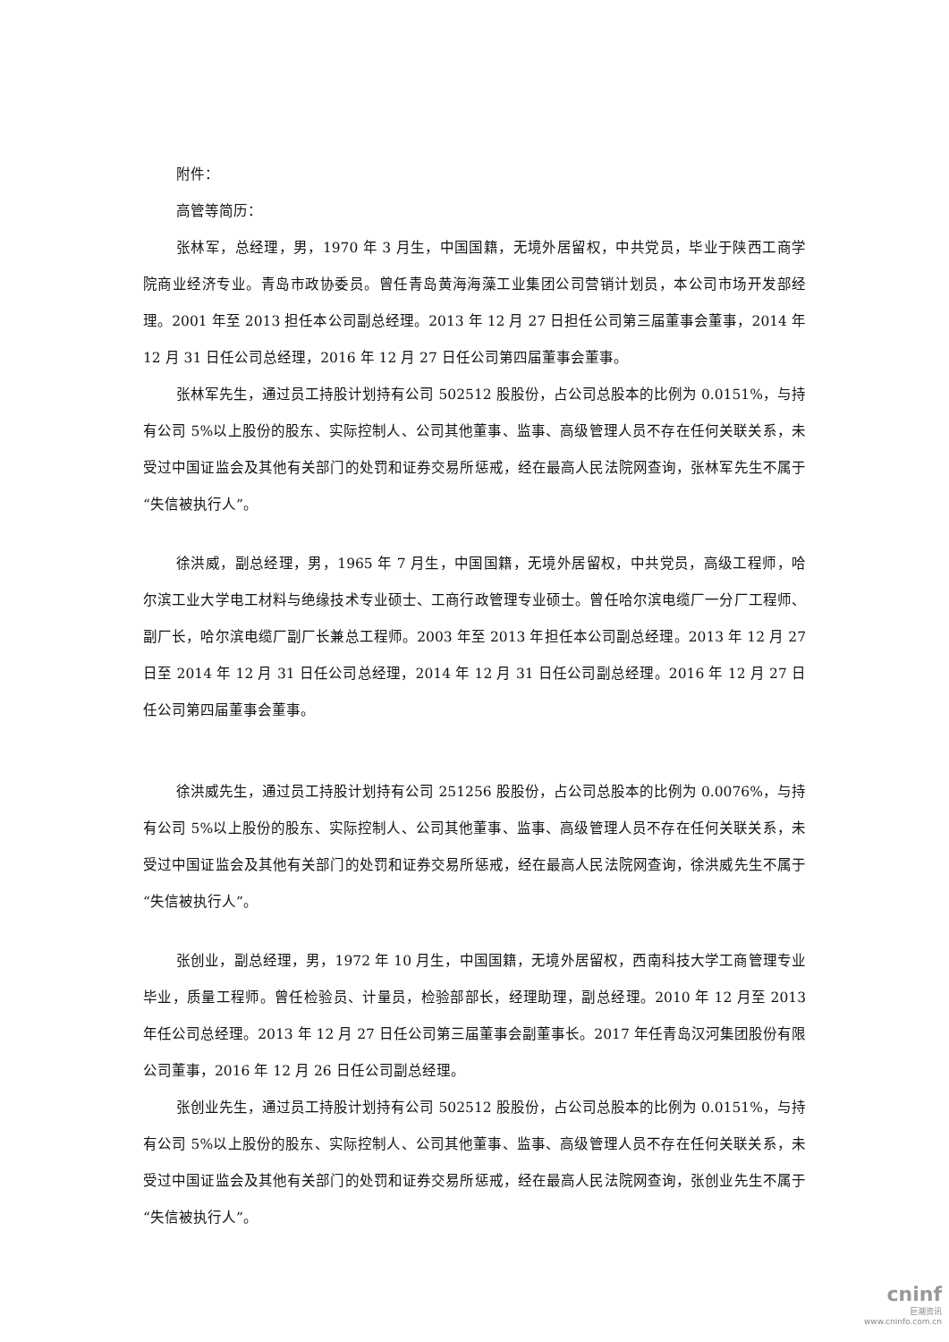附件：
高管等简历：
张林军，总经理，男，1970 年 3 月生，中国国籍，无境外居留权，中共党员，毕业于陕西工商学院商业经济专业。青岛市政协委员。曾任青岛黄海海藻工业集团公司营销计划员，本公司市场开发部经理。2001 年至 2013 担任本公司副总经理。2013 年 12 月 27 日担任公司第三届董事会董事，2014 年 12 月 31 日任公司总经理，2016 年 12 月 27 日任公司第四届董事会董事。
张林军先生，通过员工持股计划持有公司 502512 股股份，占公司总股本的比例为 0.0151%，与持有公司 5%以上股份的股东、实际控制人、公司其他董事、监事、高级管理人员不存在任何关联关系，未受过中国证监会及其他有关部门的处罚和证券交易所惩戒，经在最高人民法院网查询，张林军先生不属于“失信被执行人”。
徐洪威，副总经理，男，1965 年 7 月生，中国国籍，无境外居留权，中共党员，高级工程师，哈尔滨工业大学电工材料与绝缘技术专业硕士、工商行政管理专业硕士。曾任哈尔滨电缆厂一分厂工程师、副厂长，哈尔滨电缆厂副厂长兼总工程师。2003 年至 2013 年担任本公司副总经理。2013 年 12 月 27 日至 2014 年 12 月 31 日任公司总经理，2014 年 12 月 31 日任公司副总经理。2016 年 12 月 27 日任公司第四届董事会董事。
徐洪威先生，通过员工持股计划持有公司 251256 股股份，占公司总股本的比例为 0.0076%，与持有公司 5%以上股份的股东、实际控制人、公司其他董事、监事、高级管理人员不存在任何关联关系，未受过中国证监会及其他有关部门的处罚和证券交易所惩戒，经在最高人民法院网查询，徐洪威先生不属于“失信被执行人”。
张创业，副总经理，男，1972 年 10 月生，中国国籍，无境外居留权，西南科技大学工商管理专业毕业，质量工程师。曾任检验员、计量员，检验部部长，经理助理，副总经理。2010 年 12 月至 2013 年任公司总经理。2013 年 12 月 27 日任公司第三届董事会副董事长。2017 年任青岛汉河集团股份有限公司董事，2016 年 12 月 26 日任公司副总经理。
张创业先生，通过员工持股计划持有公司 502512 股股份，占公司总股本的比例为 0.0151%，与持有公司 5%以上股份的股东、实际控制人、公司其他董事、监事、高级管理人员不存在任何关联关系，未受过中国证监会及其他有关部门的处罚和证券交易所惩戒，经在最高人民法院网查询，张创业先生不属于“失信被执行人”。
cninf
巨潮资讯
www.cninfo.com.cn